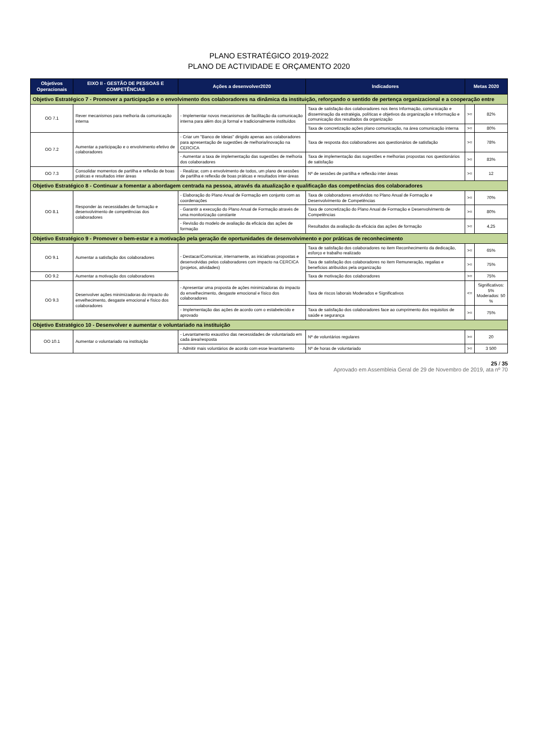PLANO ESTRATÉGICO 2019-2022
PLANO DE ACTIVIDADE E ORÇAMENTO 2020
| Objetivos Operacionais | EIXO II - GESTÃO DE PESSOAS E COMPETÊNCIAS | Ações a desenvolver2020 | Indicadores | Metas 2020 | |
| --- | --- | --- | --- | --- | --- |
| Objetivo Estratégico 7 - Promover a participação e o envolvimento dos colaboradores na dinâmica da instituição, reforçando o sentido de pertença organizacional e a cooperação entre | | | | | |
| OO 7.1 | Rever mecanismos para melhoria da comunicação interna | - Implementar novos mecanismos de facilitação da comunicação interna para além dos já formal e tradicionalmente instituídos | Taxa de satisfação dos colaboradores nos itens Informação, comunicação e disseminação da estratégia, políticas e objetivos da organização e Informação e comunicação dos resultados da organização | >= | 82% |
| | | | Taxa de concretização ações plano comunicação, na área comunicação interna | >= | 80% |
| OO 7.2 | Aumentar a participação e o envolvimento efetivo de colaboradores | - Criar um "Banco de Ideias" dirigido apenas aos colaboradores para apresentação de sugestões de melhoria/inovação na CERCICA | Taxa de resposta dos colaboradores aos questionários de satisfação | >= | 78% |
| | | - Aumentar a taxa de implementação das sugestões de melhoria dos colaboradores | Taxa de implementação das sugestões e melhorias propostas nos questionários de satisfação | >= | 83% |
| OO 7.3 | Consolidar momentos de partilha e reflexão de boas práticas e resultados inter áreas | - Realizar, com o envolvimento de todos, um plano de sessões de partilha e reflexão de boas práticas e resultados inter-áreas | Nº de sessões de partilha e reflexão inter áreas | >= | 12 |
| Objetivo Estratégico 8 - Continuar a fomentar a abordagem centrada na pessoa, através da atualização e qualificação das competências dos colaboradores | | | | | |
| OO 8.1 | Responder às necessidades de formação e desenvolvimento de competências dos colaboradores | - Elaboração do Plano Anual de Formação em conjunto com as coordenações | Taxa de colaboradores envolvidos no Plano Anual de Formação e Desenvolvimento de Competências | >= | 70% |
| | | - Garantir a execução do Plano Anual de Formação através de uma monitorização constante | Taxa de concretização do Plano Anual de Formação e Desenvolvimento de Competências | >= | 80% |
| | | - Revisão do modelo de avaliação da eficácia das ações de formação | Resultados da avaliação da eficácia das ações de formação | >= | 4,25 |
| Objetivo Estratégico 9 - Promover o bem-estar e a motivação pela geração de oportunidades de desenvolvimento e por práticas de reconhecimento | | | | | |
| OO 9.1 | Aumentar a satisfação dos colaboradores | - Destacar/Comunicar, internamente, as iniciativas propostas e desenvolvidas pelos colaboradores com impacto na CERCICA (projetos, atividades) | Taxa de satisfação dos colaboradores no item Reconhecimento da dedicação, esforço e trabalho realizado | >= | 65% |
| | | | Taxa de satisfação dos colaboradores no item Remuneração, regalias e benefícios atribuídos pela organização | >= | 75% |
| OO 9.2 | Aumentar a motivação dos colaboradores | | Taxa de motivação dos colaboradores | >= | 75% |
| OO 9.3 | Desenvolver ações minimizadoras do impacto do envelhecimento, desgaste emocional e físico dos colaboradores | - Apresentar uma proposta de ações minimizadoras do impacto do envelhecimento, desgaste emocional e físico dos colaboradores | Taxa de riscos laborais Moderados e Significativos | <= | Significativos: 5% Moderados: 50 % |
| | | - Implementação das ações de acordo com o estabelecido e aprovado | Taxa de satisfação dos colaboradores face ao cumprimento dos requisitos de saúde e segurança | >= | 75% |
| Objetivo Estratégico 10 - Desenvolver e aumentar o voluntariado na instituição | | | | | |
| OO 10.1 | Aumentar o voluntariado na instituição | - Levantamento exaustivo das necessidades de voluntariado em cada área/resposta | Nº de voluntários regulares | >= | 20 |
| | | - Admitir mais voluntários de acordo com esse levantamento | Nº de horas de voluntariado | >= | 3 500 |
25 / 35
Aprovado em Assembleia Geral de 29 de Novembro de 2019, ata nº 70